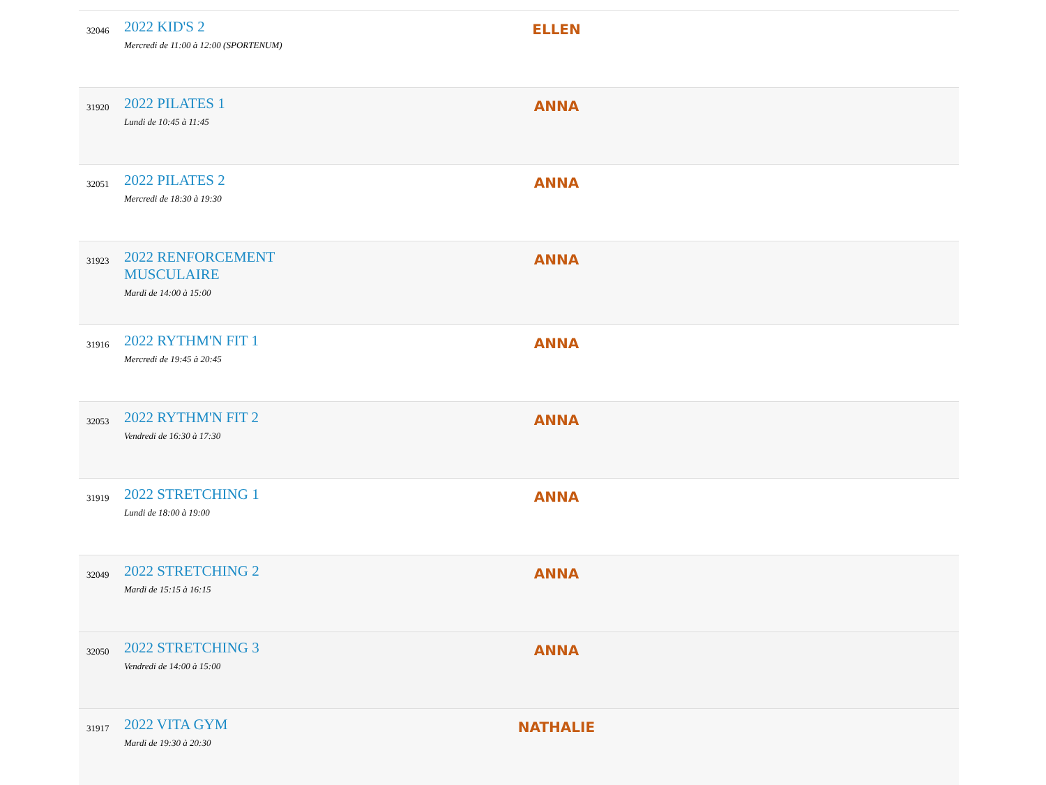| 32046 | 2022 KID'S 2 Mercredi de 11:00 à 12:00 (SPORTENUM) | ELLEN |
| 31920 | 2022 PILATES 1 Lundi de 10:45 à 11:45 | ANNA |
| 32051 | 2022 PILATES 2 Mercredi de 18:30 à 19:30 | ANNA |
| 31923 | 2022 RENFORCEMENT MUSCULAIRE Mardi de 14:00 à 15:00 | ANNA |
| 31916 | 2022 RYTHM'N FIT 1 Mercredi de 19:45 à 20:45 | ANNA |
| 32053 | 2022 RYTHM'N FIT 2 Vendredi de 16:30 à 17:30 | ANNA |
| 31919 | 2022 STRETCHING 1 Lundi de 18:00 à 19:00 | ANNA |
| 32049 | 2022 STRETCHING 2 Mardi de 15:15 à 16:15 | ANNA |
| 32050 | 2022 STRETCHING 3 Vendredi de 14:00 à 15:00 | ANNA |
| 31917 | 2022 VITA GYM Mardi de 19:30 à 20:30 | NATHALIE |